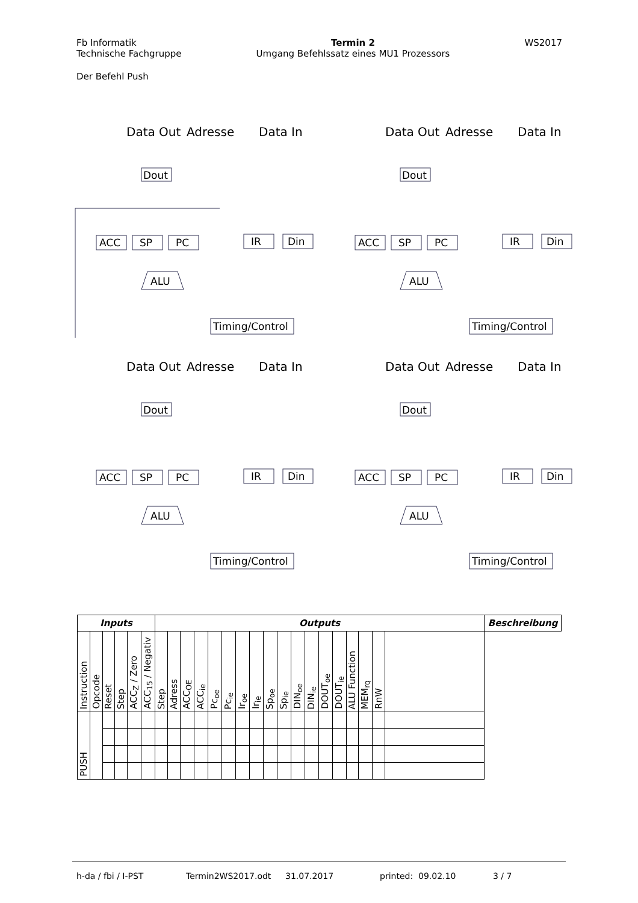Fb Informatik
Technische Fachgruppe
Termin 2
Umgang Befehlssatz eines MU1 Prozessors
WS2017
Der Befehl Push
Data Out
Adresse
Data In
Dout
ACC
SP
PC
IR
Din
ALU
Timing/Control
Data Out
Adresse
Data In
Dout
ACC
SP
PC
IR
Din
ALU
Timing/Control
Data Out
Adresse
Data In
Dout
ACC
SP
PC
IR
Din
ALU
Timing/Control
Data Out
Adresse
Data In
Dout
ACC
SP
PC
IR
Din
ALU
Timing/Control
| Inputs | | | | | | Outputs | | | | | | | | | | | | | | | | | | Beschreibung |
| --- | --- | --- | --- | --- | --- | --- | --- | --- | --- | --- | --- | --- | --- | --- | --- | --- | --- | --- | --- | --- | --- | --- | --- | --- |
| Instruction | Opcode | Reset | Step | ACC<sub>Z</sub> / Zero | ACC<sub>15</sub> / Negativ | Step | Adress | ACC<sub>OE</sub> | ACC<sub>ie</sub> | Pc<sub>oe</sub> | Pc<sub>ie</sub> | Ir<sub>oe</sub> | Ir<sub>ie</sub> | Sp<sub>oe</sub> | Sp<sub>ie</sub> | DIN<sub>oe</sub> | DIN<sub>ie</sub> | DOUT<sub>oe</sub> | DOUT<sub>ie</sub> | ALU Function | MEM<sub>rq</sub> | RnW | | |
| PUSH | | | | | | | | | | | | | | | | | | | | | | | | |
h-da / fbi / I-PST Termin2WS2017.odt 31.07.2017 printed: 09.02.10 3 / 7